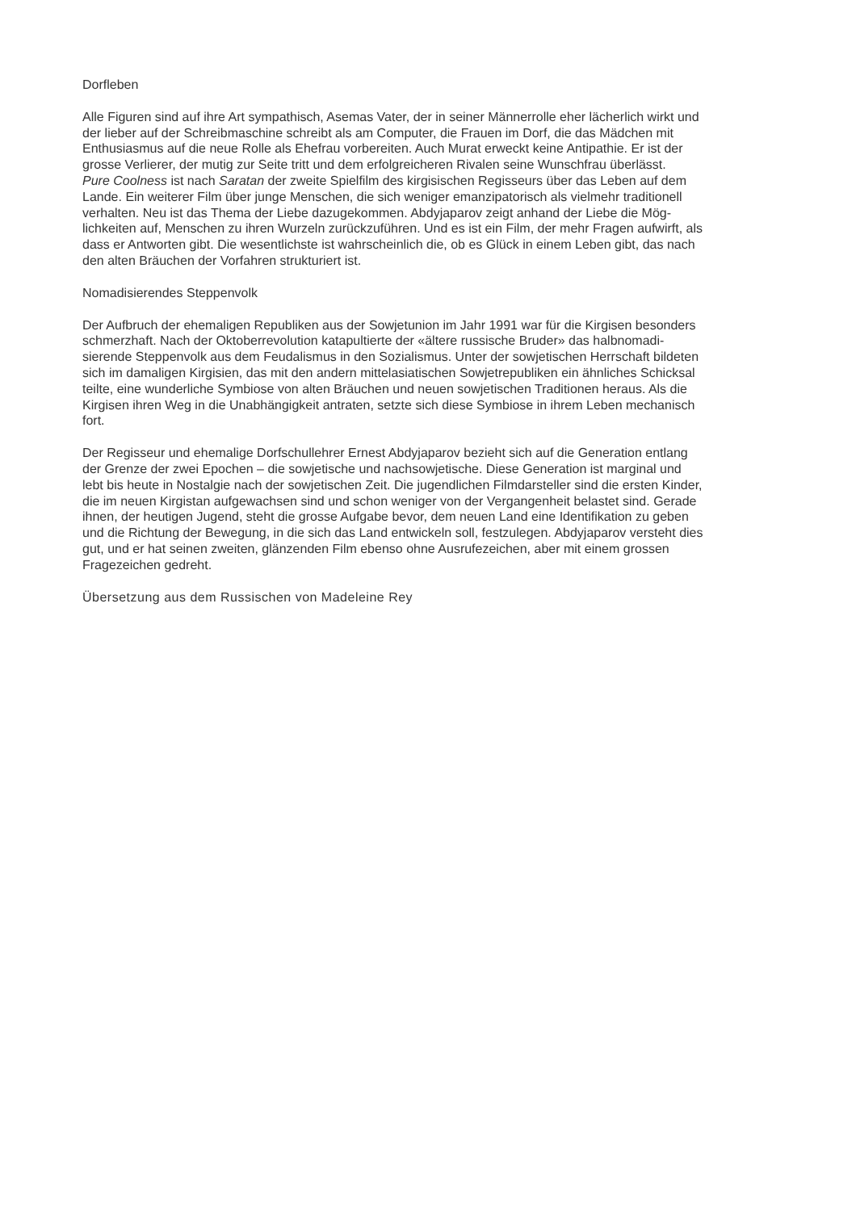Dorfleben
Alle Figuren sind auf ihre Art sympathisch, Asemas Vater, der in seiner Männerrolle eher lächerlich wirkt und
der lieber auf der Schreibmaschine schreibt als am Computer, die Frauen im Dorf, die das Mädchen mit
Enthusiasmus auf die neue Rolle als Ehefrau vorbereiten. Auch Murat erweckt keine Antipathie. Er ist der
grosse Verlierer, der mutig zur Seite tritt und dem erfolgreicheren Rivalen seine Wunschfrau überlässt.
Pure Coolness ist nach Saratan der zweite Spielfilm des kirgisischen Regisseurs über das Leben auf dem
Lande. Ein weiterer Film über junge Menschen, die sich weniger emanzipatorisch als vielmehr traditionell
verhalten. Neu ist das Thema der Liebe dazugekommen. Abdyjaparov zeigt anhand der Liebe die Mög-
lichkeiten auf, Menschen zu ihren Wurzeln zurückzuführen. Und es ist ein Film, der mehr Fragen aufwirft, als
dass er Antworten gibt. Die wesentlichste ist wahrscheinlich die, ob es Glück in einem Leben gibt, das nach
den alten Bräuchen der Vorfahren strukturiert ist.
Nomadisierendes Steppenvolk
Der Aufbruch der ehemaligen Republiken aus der Sowjetunion im Jahr 1991 war für die Kirgisen besonders
schmerzhaft. Nach der Oktoberrevolution katapultierte der «ältere russische Bruder» das halbnomadi-
sierende Steppenvolk aus dem Feudalismus in den Sozialismus. Unter der sowjetischen Herrschaft bildeten
sich im damaligen Kirgisien, das mit den andern mittelasiatischen Sowjetrepubliken ein ähnliches Schicksal
teilte, eine wunderliche Symbiose von alten Bräuchen und neuen sowjetischen Traditionen heraus. Als die
Kirgisen ihren Weg in die Unabhängigkeit antraten, setzte sich diese Symbiose in ihrem Leben mechanisch
fort.
Der Regisseur und ehemalige Dorfschullehrer Ernest Abdyjaparov bezieht sich auf die Generation entlang
der Grenze der zwei Epochen – die sowjetische und nachsowjetische. Diese Generation ist marginal und
lebt bis heute in Nostalgie nach der sowjetischen Zeit. Die jugendlichen Filmdarsteller sind die ersten Kinder,
die im neuen Kirgistan aufgewachsen sind und schon weniger von der Vergangenheit belastet sind. Gerade
ihnen, der heutigen Jugend, steht die grosse Aufgabe bevor, dem neuen Land eine Identifikation zu geben
und die Richtung der Bewegung, in die sich das Land entwickeln soll, festzulegen. Abdyjaparov versteht dies
gut, und er hat seinen zweiten, glänzenden Film ebenso ohne Ausrufezeichen, aber mit einem grossen
Fragezeichen gedreht.
Übersetzung aus dem Russischen von Madeleine Rey